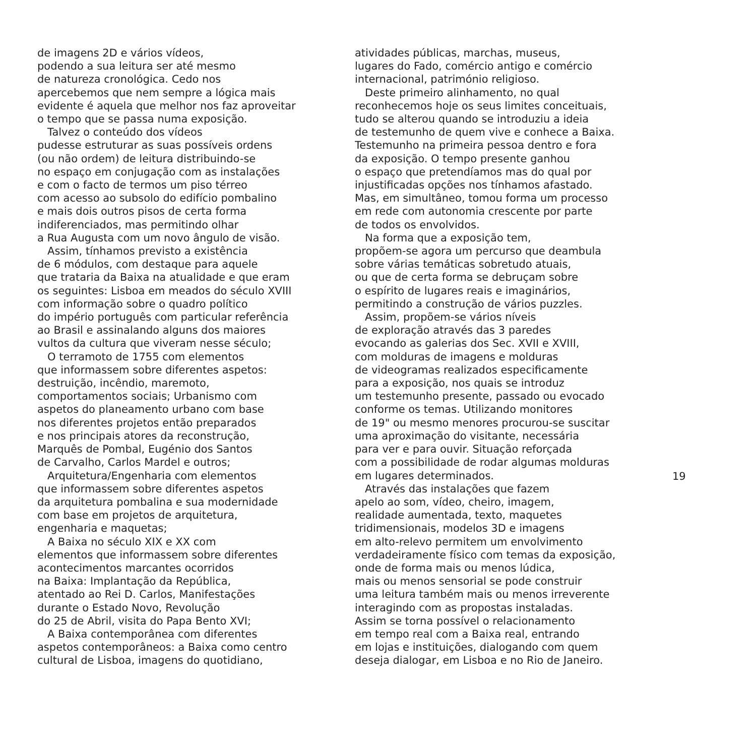de imagens 2D e vários vídeos, podendo a sua leitura ser até mesmo de natureza cronológica. Cedo nos apercebemos que nem sempre a lógica mais evidente é aquela que melhor nos faz aproveitar o tempo que se passa numa exposição. Talvez o conteúdo dos vídeos pudesse estruturar as suas possíveis ordens (ou não ordem) de leitura distribuindo-se no espaço em conjugação com as instalações e com o facto de termos um piso térreo com acesso ao subsolo do edifício pombalino e mais dois outros pisos de certa forma indiferenciados, mas permitindo olhar a Rua Augusta com um novo ângulo de visão. Assim, tínhamos previsto a existência de 6 módulos, com destaque para aquele que trataria da Baixa na atualidade e que eram os seguintes: Lisboa em meados do século XVIII com informação sobre o quadro político do império português com particular referência ao Brasil e assinalando alguns dos maiores vultos da cultura que viveram nesse século; O terramoto de 1755 com elementos que informassem sobre diferentes aspetos: destruição, incêndio, maremoto, comportamentos sociais; Urbanismo com aspetos do planeamento urbano com base nos diferentes projetos então preparados e nos principais atores da reconstrução, Marquês de Pombal, Eugénio dos Santos de Carvalho, Carlos Mardel e outros; Arquitetura/Engenharia com elementos que informassem sobre diferentes aspetos da arquitetura pombalina e sua modernidade com base em projetos de arquitetura, engenharia e maquetas; A Baixa no século XIX e XX com elementos que informassem sobre diferentes acontecimentos marcantes ocorridos na Baixa: Implantação da República, atentado ao Rei D. Carlos, Manifestações durante o Estado Novo, Revolução do 25 de Abril, visita do Papa Bento XVI; A Baixa contemporânea com diferentes aspetos contemporâneos: a Baixa como centro cultural de Lisboa, imagens do quotidiano,
atividades públicas, marchas, museus, lugares do Fado, comércio antigo e comércio internacional, património religioso. Deste primeiro alinhamento, no qual reconhecemos hoje os seus limites conceituais, tudo se alterou quando se introduziu a ideia de testemunho de quem vive e conhece a Baixa. Testemunho na primeira pessoa dentro e fora da exposição. O tempo presente ganhou o espaço que pretendíamos mas do qual por injustificadas opções nos tínhamos afastado. Mas, em simultâneo, tomou forma um processo em rede com autonomia crescente por parte de todos os envolvidos. Na forma que a exposição tem, propõem-se agora um percurso que deambula sobre várias temáticas sobretudo atuais, ou que de certa forma se debruçam sobre o espírito de lugares reais e imaginários, permitindo a construção de vários puzzles. Assim, propõem-se vários níveis de exploração através das 3 paredes evocando as galerias dos Sec. XVII e XVIII, com molduras de imagens e molduras de videogramas realizados especificamente para a exposição, nos quais se introduz um testemunho presente, passado ou evocado conforme os temas. Utilizando monitores de 19" ou mesmo menores procurou-se suscitar uma aproximação do visitante, necessária para ver e para ouvir. Situação reforçada com a possibilidade de rodar algumas molduras em lugares determinados. Através das instalações que fazem apelo ao som, vídeo, cheiro, imagem, realidade aumentada, texto, maquetes tridimensionais, modelos 3D e imagens em alto-relevo permitem um envolvimento verdadeiramente físico com temas da exposição, onde de forma mais ou menos lúdica, mais ou menos sensorial se pode construir uma leitura também mais ou menos irreverente interagindo com as propostas instaladas. Assim se torna possível o relacionamento em tempo real com a Baixa real, entrando em lojas e instituições, dialogando com quem deseja dialogar, em Lisboa e no Rio de Janeiro.
19